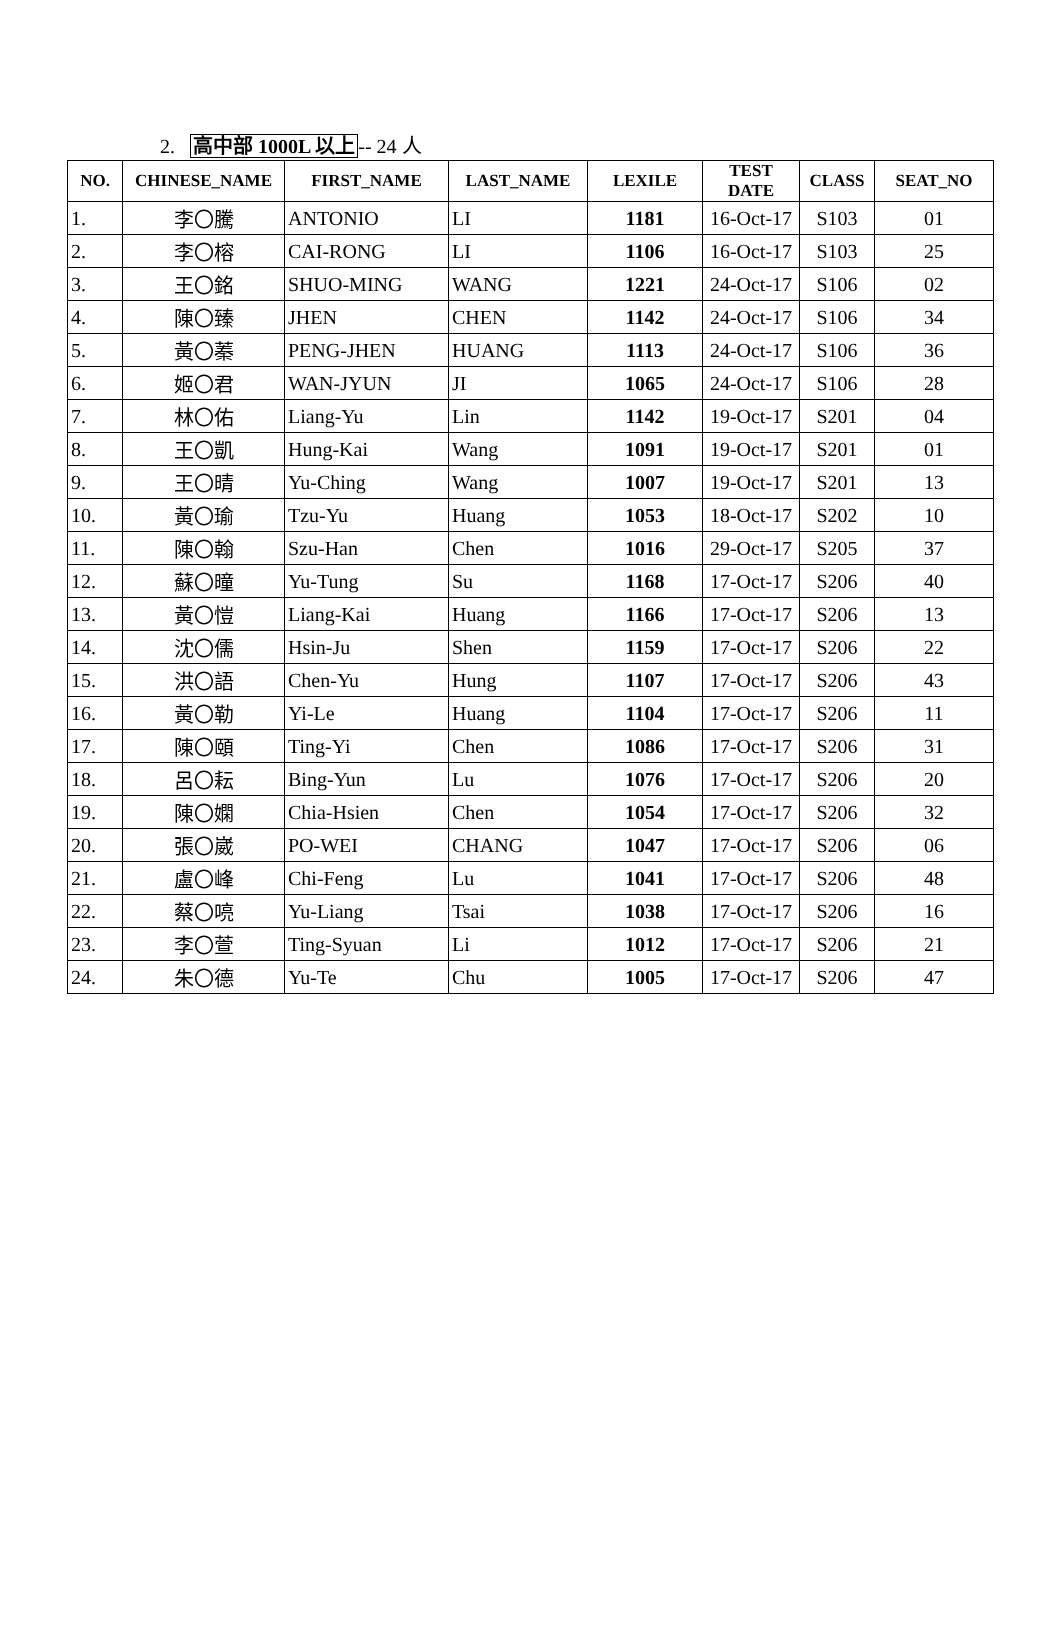2. 高中部 1000L 以上-- 24 人
| NO. | CHINESE_NAME | FIRST_NAME | LAST_NAME | LEXILE | TEST DATE | CLASS | SEAT_NO |
| --- | --- | --- | --- | --- | --- | --- | --- |
| 1. | 李〇騰 | ANTONIO | LI | 1181 | 16-Oct-17 | S103 | 01 |
| 2. | 李〇榕 | CAI-RONG | LI | 1106 | 16-Oct-17 | S103 | 25 |
| 3. | 王〇銘 | SHUO-MING | WANG | 1221 | 24-Oct-17 | S106 | 02 |
| 4. | 陳〇臻 | JHEN | CHEN | 1142 | 24-Oct-17 | S106 | 34 |
| 5. | 黃〇蓁 | PENG-JHEN | HUANG | 1113 | 24-Oct-17 | S106 | 36 |
| 6. | 姬〇君 | WAN-JYUN | JI | 1065 | 24-Oct-17 | S106 | 28 |
| 7. | 林〇佑 | Liang-Yu | Lin | 1142 | 19-Oct-17 | S201 | 04 |
| 8. | 王〇凱 | Hung-Kai | Wang | 1091 | 19-Oct-17 | S201 | 01 |
| 9. | 王〇晴 | Yu-Ching | Wang | 1007 | 19-Oct-17 | S201 | 13 |
| 10. | 黃〇瑜 | Tzu-Yu | Huang | 1053 | 18-Oct-17 | S202 | 10 |
| 11. | 陳〇翰 | Szu-Han | Chen | 1016 | 29-Oct-17 | S205 | 37 |
| 12. | 蘇〇曈 | Yu-Tung | Su | 1168 | 17-Oct-17 | S206 | 40 |
| 13. | 黃〇愷 | Liang-Kai | Huang | 1166 | 17-Oct-17 | S206 | 13 |
| 14. | 沈〇儒 | Hsin-Ju | Shen | 1159 | 17-Oct-17 | S206 | 22 |
| 15. | 洪〇語 | Chen-Yu | Hung | 1107 | 17-Oct-17 | S206 | 43 |
| 16. | 黃〇勒 | Yi-Le | Huang | 1104 | 17-Oct-17 | S206 | 11 |
| 17. | 陳〇頤 | Ting-Yi | Chen | 1086 | 17-Oct-17 | S206 | 31 |
| 18. | 呂〇耘 | Bing-Yun | Lu | 1076 | 17-Oct-17 | S206 | 20 |
| 19. | 陳〇嫻 | Chia-Hsien | Chen | 1054 | 17-Oct-17 | S206 | 32 |
| 20. | 張〇崴 | PO-WEI | CHANG | 1047 | 17-Oct-17 | S206 | 06 |
| 21. | 盧〇峰 | Chi-Feng | Lu | 1041 | 17-Oct-17 | S206 | 48 |
| 22. | 蔡〇喨 | Yu-Liang | Tsai | 1038 | 17-Oct-17 | S206 | 16 |
| 23. | 李〇萱 | Ting-Syuan | Li | 1012 | 17-Oct-17 | S206 | 21 |
| 24. | 朱〇德 | Yu-Te | Chu | 1005 | 17-Oct-17 | S206 | 47 |